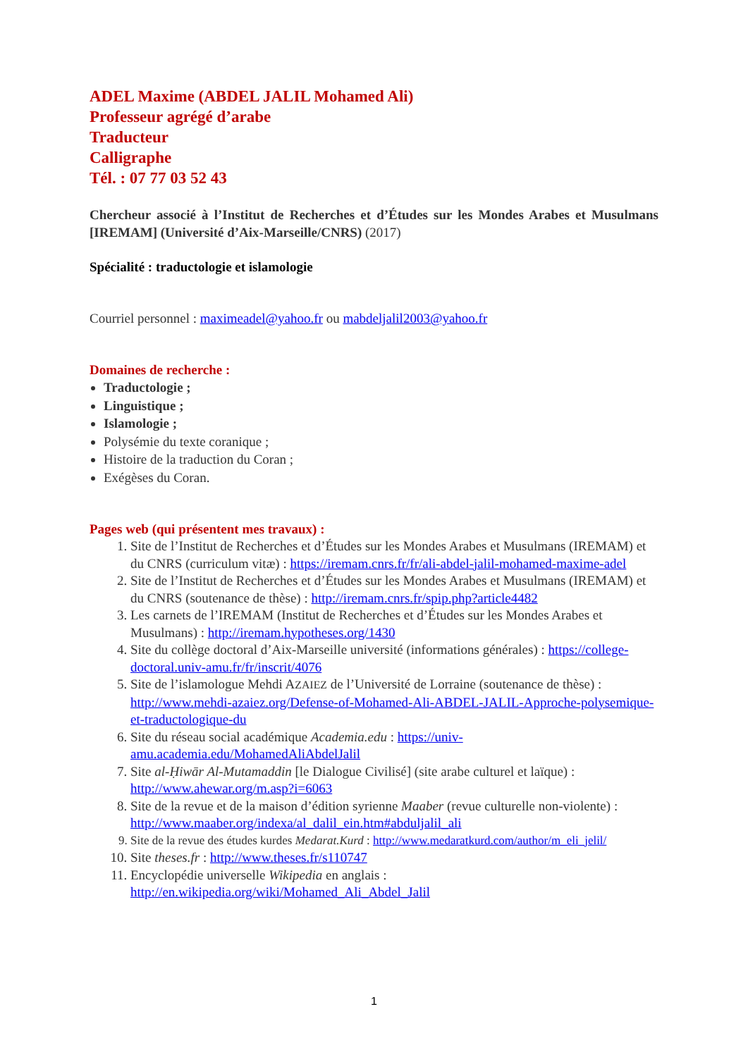ADEL Maxime (ABDEL JALIL Mohamed Ali)
Professeur agrégé d’arabe
Traducteur
Calligraphe
Tél. : 07 77 03 52 43
Chercheur associé à l’Institut de Recherches et d’Études sur les Mondes Arabes et Musulmans [IREMAM] (Université d’Aix-Marseille/CNRS) (2017)
Spécialité : traductologie et islamologie
Courriel personnel : maximeadel@yahoo.fr ou mabdeljalil2003@yahoo.fr
Domaines de recherche :
Traductologie ;
Linguistique ;
Islamologie ;
Polysémie du texte coranique ;
Histoire de la traduction du Coran ;
Exégèses du Coran.
Pages web (qui présentent mes travaux) :
1. Site de l’Institut de Recherches et d’Études sur les Mondes Arabes et Musulmans (IREMAM) et du CNRS (curriculum vitæ) : https://iremam.cnrs.fr/fr/ali-abdel-jalil-mohamed-maxime-adel
2. Site de l’Institut de Recherches et d’Études sur les Mondes Arabes et Musulmans (IREMAM) et du CNRS (soutenance de thèse) : http://iremam.cnrs.fr/spip.php?article4482
3. Les carnets de l’IREMAM (Institut de Recherches et d’Études sur les Mondes Arabes et Musulmans) : http://iremam.hypotheses.org/1430
4. Site du collège doctoral d’Aix-Marseille université (informations générales) : https://college-doctoral.univ-amu.fr/fr/inscrit/4076
5. Site de l’islamologue Mehdi AZAIEZ de l’Université de Lorraine (soutenance de thèse) : http://www.mehdi-azaiez.org/Defense-of-Mohamed-Ali-ABDEL-JALIL-Approche-polysemique-et-traductologique-du
6. Site du réseau social académique Academia.edu : https://univ-amu.academia.edu/MohamedAliAbdelJalil
7. Site al-Ḥiwār Al-Mutamaddin [le Dialogue Civilisé] (site arabe culturel et laïque) : http://www.ahewar.org/m.asp?i=6063
8. Site de la revue et de la maison d’édition syrienne Maaber (revue culturelle non-violente) : http://www.maaber.org/indexa/al_dalil_ein.htm#abduljalil_ali
9. Site de la revue des études kurdes Medarat.Kurd : http://www.medaratkurd.com/author/m_eli_jelil/
10. Site theses.fr : http://www.theses.fr/s110747
11. Encyclopédie universelle Wikipedia en anglais : http://en.wikipedia.org/wiki/Mohamed_Ali_Abdel_Jalil
1